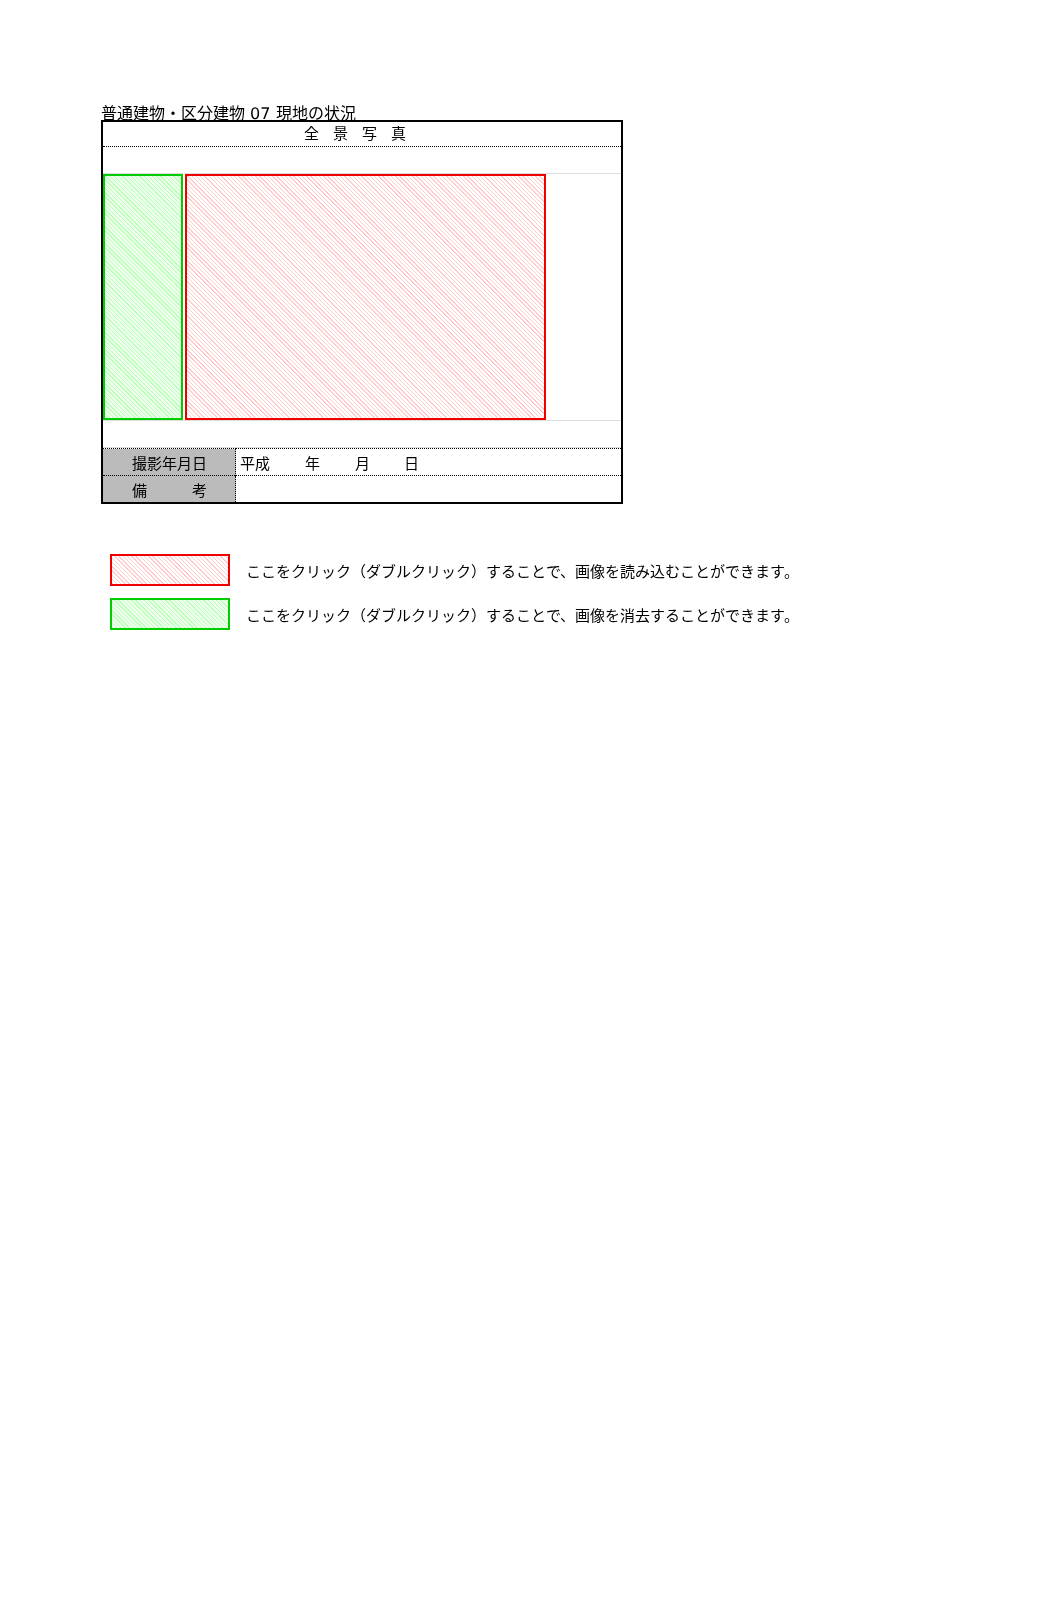普通建物・区分建物 07 現地の状況
全景写真
| 撮影年月日 | 平成 年 月 日 |
| 備 考 | |
ここをクリック（ダブルクリック）することで、画像を読み込むことができます。
ここをクリック（ダブルクリック）することで、画像を消去することができます。